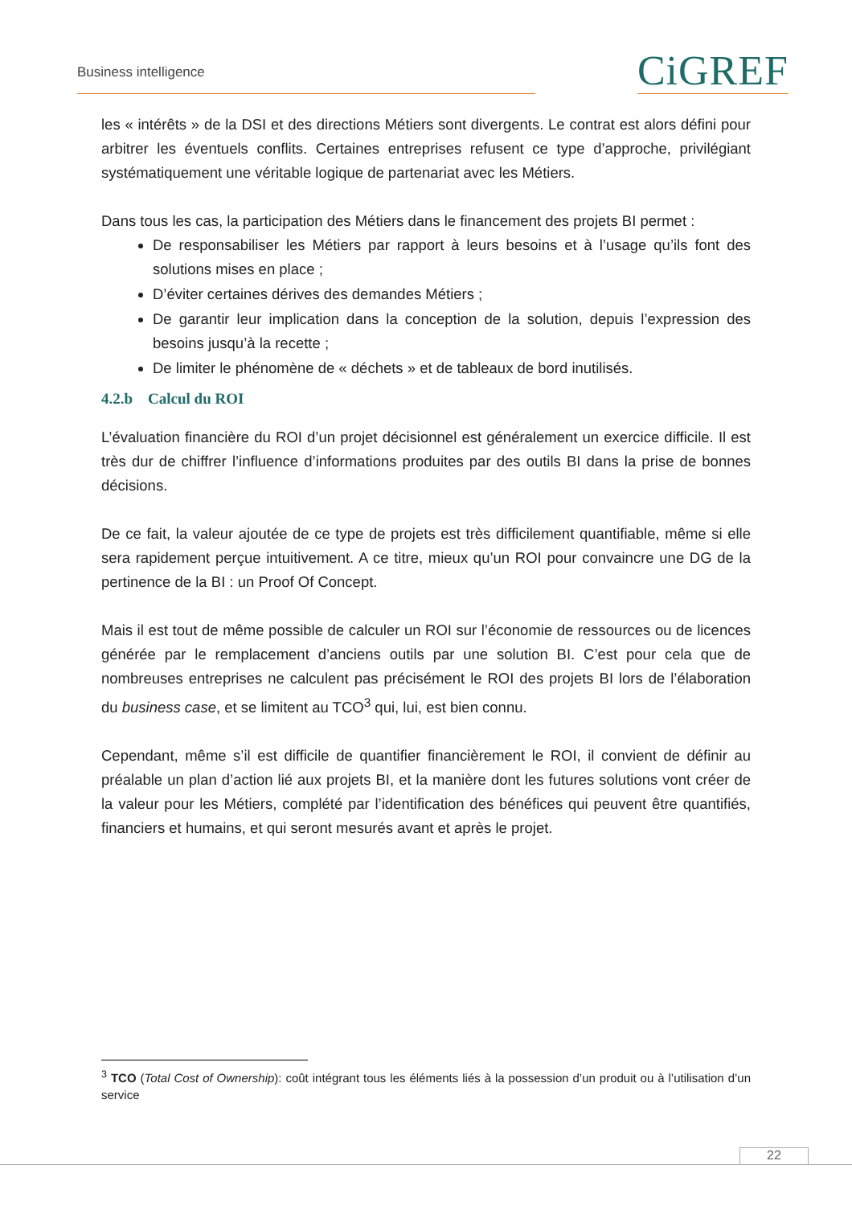Business intelligence CiGREF
les « intérêts » de la DSI et des directions Métiers sont divergents. Le contrat est alors défini pour arbitrer les éventuels conflits. Certaines entreprises refusent ce type d’approche, privilégiant systématiquement une véritable logique de partenariat avec les Métiers.
Dans tous les cas, la participation des Métiers dans le financement des projets BI permet :
De responsabiliser les Métiers par rapport à leurs besoins et à l’usage qu’ils font des solutions mises en place ;
D’éviter certaines dérives des demandes Métiers ;
De garantir leur implication dans la conception de la solution, depuis l’expression des besoins jusqu’à la recette ;
De limiter le phénomène de « déchets » et de tableaux de bord inutilisés.
4.2.b Calcul du ROI
L’évaluation financière du ROI d’un projet décisionnel est généralement un exercice difficile. Il est très dur de chiffrer l’influence d’informations produites par des outils BI dans la prise de bonnes décisions.
De ce fait, la valeur ajoutée de ce type de projets est très difficilement quantifiable, même si elle sera rapidement perçue intuitivement. A ce titre, mieux qu’un ROI pour convaincre une DG de la pertinence de la BI : un Proof Of Concept.
Mais il est tout de même possible de calculer un ROI sur l’économie de ressources ou de licences générée par le remplacement d’anciens outils par une solution BI. C’est pour cela que de nombreuses entreprises ne calculent pas précisément le ROI des projets BI lors de l’élaboration du business case, et se limitent au TCO<sup>3</sup> qui, lui, est bien connu.
Cependant, même s’il est difficile de quantifier financièrement le ROI, il convient de définir au préalable un plan d’action lié aux projets BI, et la manière dont les futures solutions vont créer de la valeur pour les Métiers, complété par l’identification des bénéfices qui peuvent être quantifiés, financiers et humains, et qui seront mesurés avant et après le projet.
<sup>3</sup> TCO (Total Cost of Ownership): coût intégrant tous les éléments liés à la possession d’un produit ou à l’utilisation d’un service
22